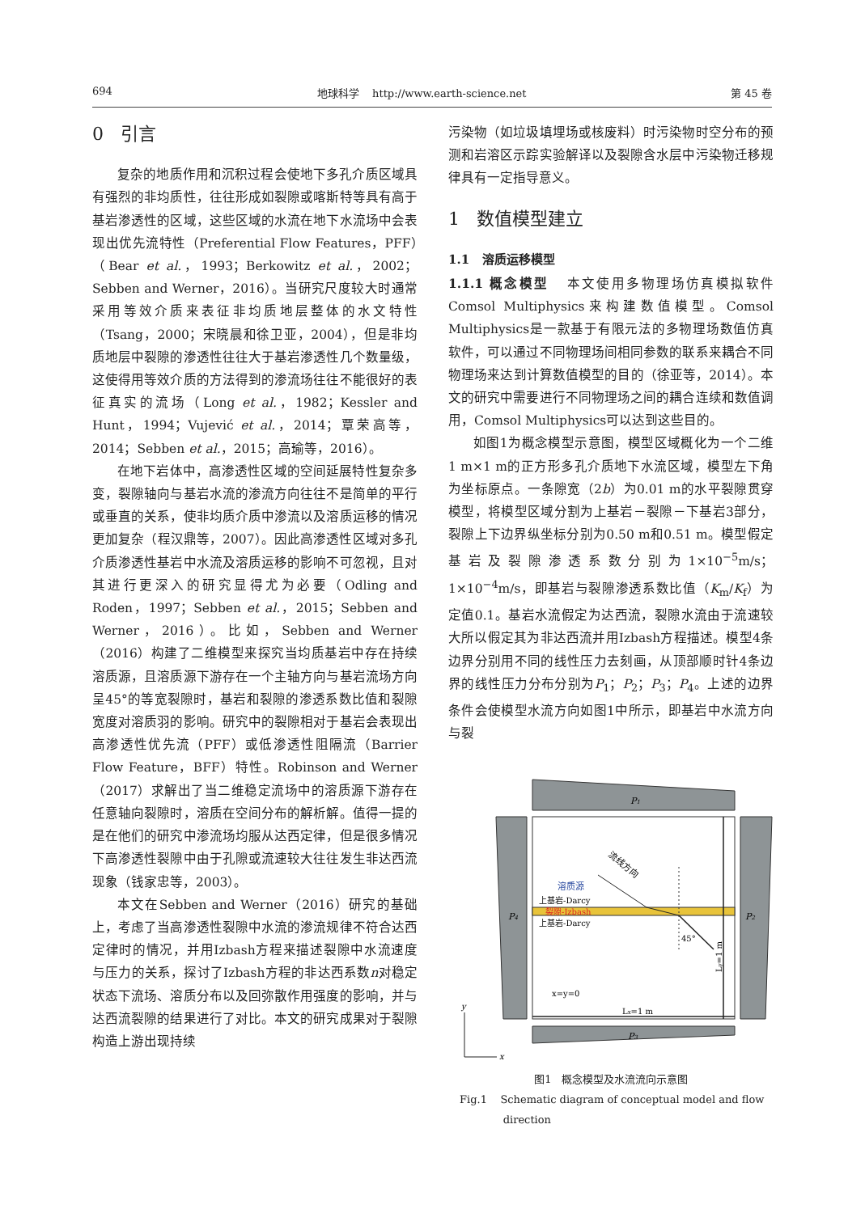694 地球科学 http://www.earth-science.net 第 45 卷
0 引言
复杂的地质作用和沉积过程会使地下多孔介质区域具有强烈的非均质性，往往形成如裂隙或喀斯特等具有高于基岩渗透性的区域，这些区域的水流在地下水流场中会表现出优先流特性（Preferential Flow Features，PFF）（Bear et al.，1993；Berkowitz et al.，2002；Sebben and Werner，2016）。当研究尺度较大时通常采用等效介质来表征非均质地层整体的水文特性（Tsang，2000；宋晓晨和徐卫亚，2004），但是非均质地层中裂隙的渗透性往往大于基岩渗透性几个数量级，这使得用等效介质的方法得到的渗流场往往不能很好的表征真实的流场（Long et al.，1982；Kessler and Hunt，1994；Vujević et al.，2014；覃荣高等，2014；Sebben et al.，2015；高瑜等，2016）。
在地下岩体中，高渗透性区域的空间延展特性复杂多变，裂隙轴向与基岩水流的渗流方向往往不是简单的平行或垂直的关系，使非均质介质中渗流以及溶质运移的情况更加复杂（程汉鼎等，2007）。因此高渗透性区域对多孔介质渗透性基岩中水流及溶质运移的影响不可忽视，且对其进行更深入的研究显得尤为必要（Odling and Roden，1997；Sebben et al.，2015；Sebben and Werner，2016）。比如，Sebben and Werner（2016）构建了二维模型来探究当均质基岩中存在持续溶质源，且溶质源下游存在一个主轴方向与基岩流场方向呈45°的等宽裂隙时，基岩和裂隙的渗透系数比值和裂隙宽度对溶质羽的影响。研究中的裂隙相对于基岩会表现出高渗透性优先流（PFF）或低渗透性阻隔流（Barrier Flow Feature，BFF）特性。Robinson and Werner（2017）求解出了当二维稳定流场中的溶质源下游存在任意轴向裂隙时，溶质在空间分布的解析解。值得一提的是在他们的研究中渗流场均服从达西定律，但是很多情况下高渗透性裂隙中由于孔隙或流速较大往往发生非达西流现象（钱家忠等，2003）。
本文在Sebben and Werner（2016）研究的基础上，考虑了当高渗透性裂隙中水流的渗流规律不符合达西定律时的情况，并用Izbash方程来描述裂隙中水流速度与压力的关系，探讨了Izbash方程的非达西系数n对稳定状态下流场、溶质分布以及回弥散作用强度的影响，并与达西流裂隙的结果进行了对比。本文的研究成果对于裂隙构造上游出现持续
污染物（如垃圾填埋场或核废料）时污染物时空分布的预测和岩溶区示踪实验解译以及裂隙含水层中污染物迁移规律具有一定指导意义。
1 数值模型建立
1.1 溶质运移模型
1.1.1 概念模型 本文使用多物理场仿真模拟软件Comsol Multiphysics来构建数值模型。Comsol Multiphysics是一款基于有限元法的多物理场数值仿真软件，可以通过不同物理场间相同参数的联系来耦合不同物理场来达到计算数值模型的目的（徐亚等，2014）。本文的研究中需要进行不同物理场之间的耦合连续和数值调用，Comsol Multiphysics可以达到这些目的。
如图1为概念模型示意图，模型区域概化为一个二维1 m×1 m的正方形多孔介质地下水流区域，模型左下角为坐标原点。一条隙宽（2b）为0.01 m的水平裂隙贯穿模型，将模型区域分割为上基岩－裂隙－下基岩3部分，裂隙上下边界纵坐标分别为0.50 m和0.51 m。模型假定基岩及裂隙渗透系数分别为1×10<sup>−5</sup>m/s；1×10<sup>−4</sup>m/s，即基岩与裂隙渗透系数比值（K<sub>m</sub>/K<sub>f</sub>）为定值0.1。基岩水流假定为达西流，裂隙水流由于流速较大所以假定其为非达西流并用Izbash方程描述。模型4条边界分别用不同的线性压力去刻画，从顶部顺时针4条边界的线性压力分布分别为P<sub>1</sub>；P<sub>2</sub>；P<sub>3</sub>；P<sub>4</sub>。上述的边界条件会使模型水流方向如图1中所示，即基岩中水流方向与裂
P1
P4
P2
P3
溶质源
流线方向
上基岩-Darcy
裂隙-Izbash
上基岩-Darcy
45°
Ly=1 m
Lx=1 m
x=y=0
y
x
图1 概念模型及水流流向示意图
Fig.1 Schematic diagram of conceptual model and flow
direction